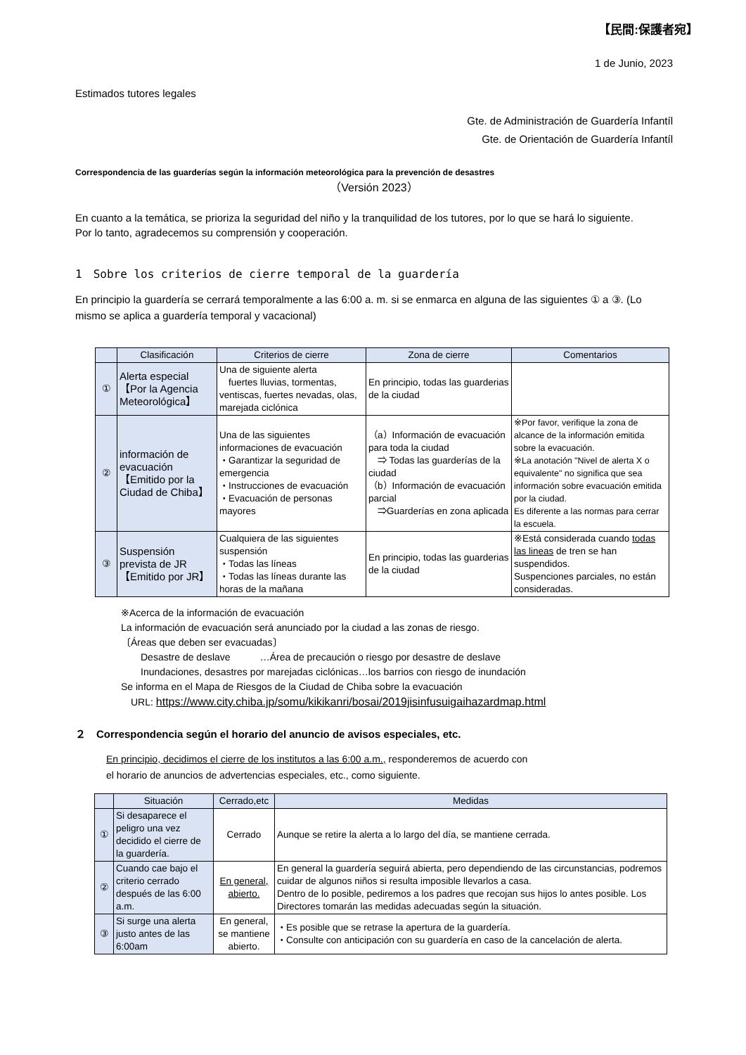【民間:保護者宛】
1 de Junio, 2023
Estimados tutores legales
Gte. de Administración de Guardería Infantíl
Gte. de Orientación de Guardería Infantíl
Correspondencia de las guarderías según la información meteorológica para la prevención de desastres
（Versión 2023）
En cuanto a la temática, se prioriza la seguridad del niño y la tranquilidad de los tutores, por lo que se hará lo siguiente.
Por lo tanto, agradecemos su comprensión y cooperación.
1　Sobre los criterios de cierre temporal de la guardería
En principio la guardería se cerrará temporalmente a las 6:00 a. m. si se enmarca en alguna de las siguientes ① a ③. (Lo mismo se aplica a guardería temporal y vacacional)
| | Clasificación | Criterios de cierre | Zona de cierre | Comentarios |
| --- | --- | --- | --- | --- |
| ① | Alerta especial 【Por la Agencia Meteorológica】 | Una de siguiente alerta fuertes lluvias, tormentas, ventiscas, fuertes nevadas, olas, marejada ciclónica | En principio, todas las guarderias de la ciudad | |
| ② | información de evacuación 【Emitido por la Ciudad de Chiba】 | Una de las siguientes informaciones de evacuación ・Garantizar la seguridad de emergencia ・Instrucciones de evacuación ・Evacuación de personas mayores | （a）Información de evacuación para toda la ciudad ⇒ Todas las guarderías de la ciudad （b）Información de evacuación parcial ⇒Guarderías en zona aplicada | ※Por favor, verifique la zona de alcance de la información emitida sobre la evacuación. ※La anotación "Nivel de alerta X o equivalente" no significa que sea información sobre evacuación emitida por la ciudad. Es diferente a las normas para cerrar la escuela. |
| ③ | Suspensión prevista de JR 【Emitido por JR】 | Cualquiera de las siguientes suspensión ・Todas las líneas ・Todas las líneas durante las horas de la mañana | En principio, todas las guarderias de la ciudad | ※Está considerada cuando todas las lineas de tren se han suspendidos. Suspenciones parciales, no están consideradas. |
※Acerca de la información de evacuación
La información de evacuación será anunciado por la ciudad a las zonas de riesgo.
〔Áreas que deben ser evacuadas〕
　　Desastre de deslave　　　…Área de precaución o riesgo por desastre de deslave
　　Inundaciones, desastres por marejadas ciclónicas…los barrios con riesgo de inundación
Se informa en el Mapa de Riesgos de la Ciudad de Chiba sobre la evacuación
　URL: https://www.city.chiba.jp/somu/kikikanri/bosai/2019jisinfusuigaihazardmap.html
２　Correspondencia según el horario del anuncio de avisos especiales, etc.
En principio, decidimos el cierre de los institutos a las 6:00 a.m., responderemos de acuerdo con
el horario de anuncios de advertencias especiales, etc., como siguiente.
| | Situación | Cerrado,etc | Medidas |
| --- | --- | --- | --- |
| ① | Si desaparece el peligro una vez decidido el cierre de la guardería. | Cerrado | Aunque se retire la alerta a lo largo del día, se mantiene cerrada. |
| ② | Cuando cae bajo el criterio cerrado después de las 6:00 a.m. | En general, abierto. | En general la guardería seguirá abierta, pero dependiendo de las circunstancias, podremos cuidar de algunos niños si resulta imposible llevarlos a casa. Dentro de lo posible, pediremos a los padres que recojan sus hijos lo antes posible. Los Directores tomarán las medidas adecuadas según la situación. |
| ③ | Si surge una alerta justo antes de las 6:00am | En general, se mantiene abierto. | ・Es posible que se retrase la apertura de la guardería. ・Consulte con anticipación con su guardería en caso de la cancelación de alerta. |